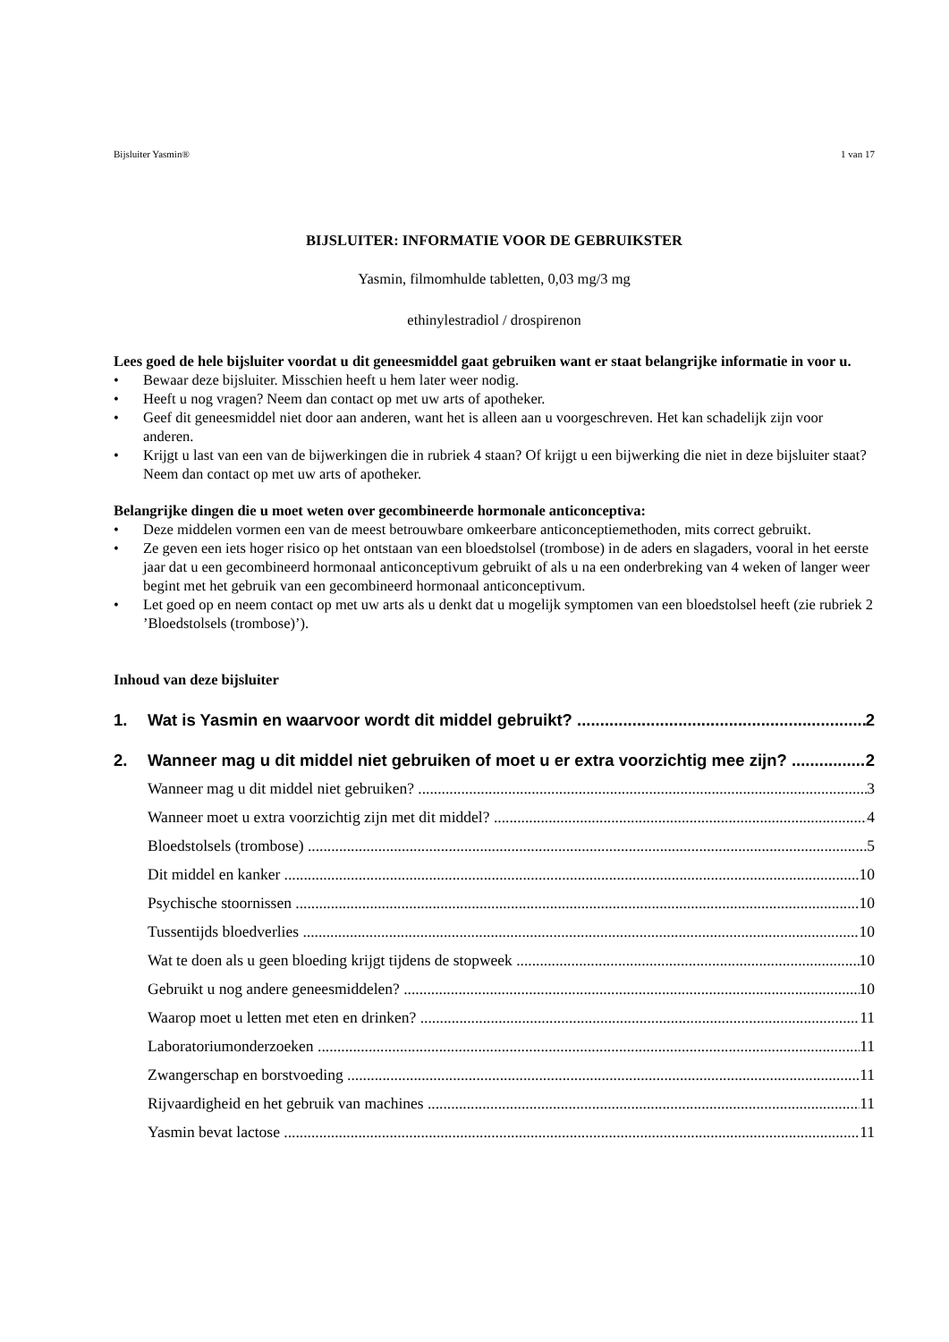Bijsluiter Yasmin® 1 van 17
BIJSLUITER: INFORMATIE VOOR DE GEBRUIKSTER
Yasmin, filmomhulde tabletten, 0,03 mg/3 mg
ethinylestradiol / drospirenon
Lees goed de hele bijsluiter voordat u dit geneesmiddel gaat gebruiken want er staat belangrijke informatie in voor u.
• Bewaar deze bijsluiter. Misschien heeft u hem later weer nodig.
• Heeft u nog vragen? Neem dan contact op met uw arts of apotheker.
• Geef dit geneesmiddel niet door aan anderen, want het is alleen aan u voorgeschreven. Het kan schadelijk zijn voor anderen.
• Krijgt u last van een van de bijwerkingen die in rubriek 4 staan? Of krijgt u een bijwerking die niet in deze bijsluiter staat? Neem dan contact op met uw arts of apotheker.
Belangrijke dingen die u moet weten over gecombineerde hormonale anticonceptiva:
• Deze middelen vormen een van de meest betrouwbare omkeerbare anticonceptiemethoden, mits correct gebruikt.
• Ze geven een iets hoger risico op het ontstaan van een bloedstolsel (trombose) in de aders en slagaders, vooral in het eerste jaar dat u een gecombineerd hormonaal anticonceptivum gebruikt of als u na een onderbreking van 4 weken of langer weer begint met het gebruik van een gecombineerd hormonaal anticonceptivum.
• Let goed op en neem contact op met uw arts als u denkt dat u mogelijk symptomen van een bloedstolsel heeft (zie rubriek 2 ’Bloedstolsels (trombose)’).
Inhoud van deze bijsluiter
1. Wat is Yasmin en waarvoor wordt dit middel gebruikt? 2
2. Wanneer mag u dit middel niet gebruiken of moet u er extra voorzichtig mee zijn? 2
Wanneer mag u dit middel niet gebruiken? 3
Wanneer moet u extra voorzichtig zijn met dit middel? 4
Bloedstolsels (trombose) 5
Dit middel en kanker 10
Psychische stoornissen 10
Tussentijds bloedverlies 10
Wat te doen als u geen bloeding krijgt tijdens de stopweek 10
Gebruikt u nog andere geneesmiddelen? 10
Waarop moet u letten met eten en drinken? 11
Laboratoriumonderzoeken 11
Zwangerschap en borstvoeding 11
Rijvaardigheid en het gebruik van machines 11
Yasmin bevat lactose 11